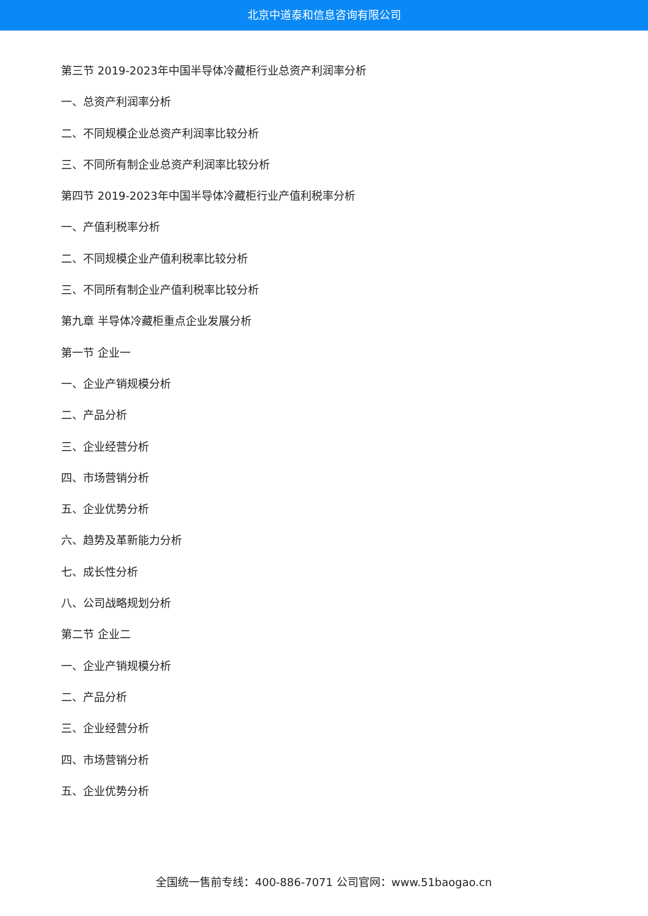北京中道泰和信息咨询有限公司
第三节 2019-2023年中国半导体冷藏柜行业总资产利润率分析
一、总资产利润率分析
二、不同规模企业总资产利润率比较分析
三、不同所有制企业总资产利润率比较分析
第四节 2019-2023年中国半导体冷藏柜行业产值利税率分析
一、产值利税率分析
二、不同规模企业产值利税率比较分析
三、不同所有制企业产值利税率比较分析
第九章 半导体冷藏柜重点企业发展分析
第一节 企业一
一、企业产销规模分析
二、产品分析
三、企业经营分析
四、市场营销分析
五、企业优势分析
六、趋势及革新能力分析
七、成长性分析
八、公司战略规划分析
第二节 企业二
一、企业产销规模分析
二、产品分析
三、企业经营分析
四、市场营销分析
五、企业优势分析
全国统一售前专线：400-886-7071 公司官网：www.51baogao.cn